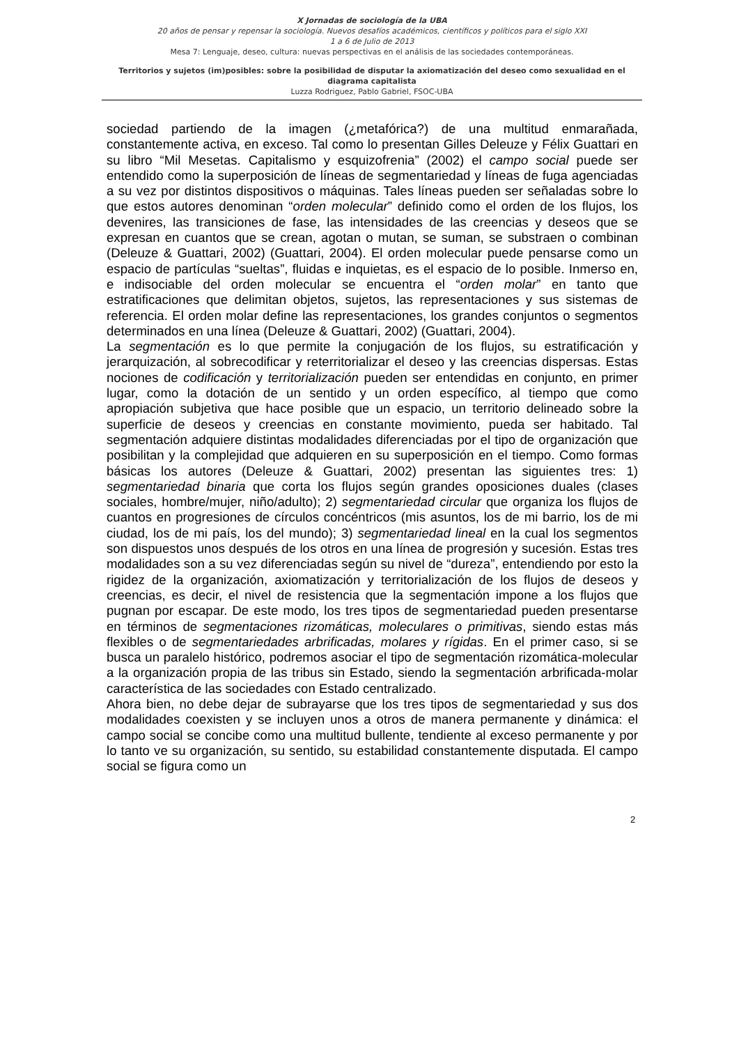X Jornadas de sociología de la UBA
20 años de pensar y repensar la sociología. Nuevos desafíos académicos, científicos y políticos para el siglo XXI
1 a 6 de Julio de 2013
Mesa 7: Lenguaje, deseo, cultura: nuevas perspectivas en el análisis de las sociedades contemporáneas.
Territorios y sujetos (im)posibles: sobre la posibilidad de disputar la axiomatización del deseo como sexualidad en el diagrama capitalista
Luzza Rodriguez, Pablo Gabriel, FSOC-UBA
sociedad partiendo de la imagen (¿metafórica?) de una multitud enmarañada, constantemente activa, en exceso. Tal como lo presentan Gilles Deleuze y Félix Guattari en su libro “Mil Mesetas. Capitalismo y esquizofrenia” (2002) el campo social puede ser entendido como la superposición de líneas de segmentariedad y líneas de fuga agenciadas a su vez por distintos dispositivos o máquinas. Tales líneas pueden ser señaladas sobre lo que estos autores denominan “orden molecular” definido como el orden de los flujos, los devenires, las transiciones de fase, las intensidades de las creencias y deseos que se expresan en cuantos que se crean, agotan o mutan, se suman, se substraen o combinan (Deleuze & Guattari, 2002) (Guattari, 2004). El orden molecular puede pensarse como un espacio de partículas “sueltas”, fluidas e inquietas, es el espacio de lo posible. Inmerso en, e indisociable del orden molecular se encuentra el “orden molar” en tanto que estratificaciones que delimitan objetos, sujetos, las representaciones y sus sistemas de referencia. El orden molar define las representaciones, los grandes conjuntos o segmentos determinados en una línea (Deleuze & Guattari, 2002) (Guattari, 2004).
La segmentación es lo que permite la conjugación de los flujos, su estratificación y jerarquización, al sobrecodificar y reterritorializar el deseo y las creencias dispersas. Estas nociones de codificación y territorialización pueden ser entendidas en conjunto, en primer lugar, como la dotación de un sentido y un orden específico, al tiempo que como apropiación subjetiva que hace posible que un espacio, un territorio delineado sobre la superficie de deseos y creencias en constante movimiento, pueda ser habitado. Tal segmentación adquiere distintas modalidades diferenciadas por el tipo de organización que posibilitan y la complejidad que adquieren en su superposición en el tiempo. Como formas básicas los autores (Deleuze & Guattari, 2002) presentan las siguientes tres: 1) segmentariedad binaria que corta los flujos según grandes oposiciones duales (clases sociales, hombre/mujer, niño/adulto); 2) segmentariedad circular que organiza los flujos de cuantos en progresiones de círculos concéntricos (mis asuntos, los de mi barrio, los de mi ciudad, los de mi país, los del mundo); 3) segmentariedad lineal en la cual los segmentos son dispuestos unos después de los otros en una línea de progresión y sucesión. Estas tres modalidades son a su vez diferenciadas según su nivel de “dureza”, entendiendo por esto la rigidez de la organización, axiomatización y territorialización de los flujos de deseos y creencias, es decir, el nivel de resistencia que la segmentación impone a los flujos que pugnan por escapar. De este modo, los tres tipos de segmentariedad pueden presentarse en términos de segmentaciones rizomáticas, moleculares o primitivas, siendo estas más flexibles o de segmentariedades arbrificadas, molares y rígidas. En el primer caso, si se busca un paralelo histórico, podremos asociar el tipo de segmentación rizomática-molecular a la organización propia de las tribus sin Estado, siendo la segmentación arbrificada-molar característica de las sociedades con Estado centralizado.
Ahora bien, no debe dejar de subrayarse que los tres tipos de segmentariedad y sus dos modalidades coexisten y se incluyen unos a otros de manera permanente y dinámica: el campo social se concibe como una multitud bullente, tendiente al exceso permanente y por lo tanto ve su organización, su sentido, su estabilidad constantemente disputada. El campo social se figura como un
2